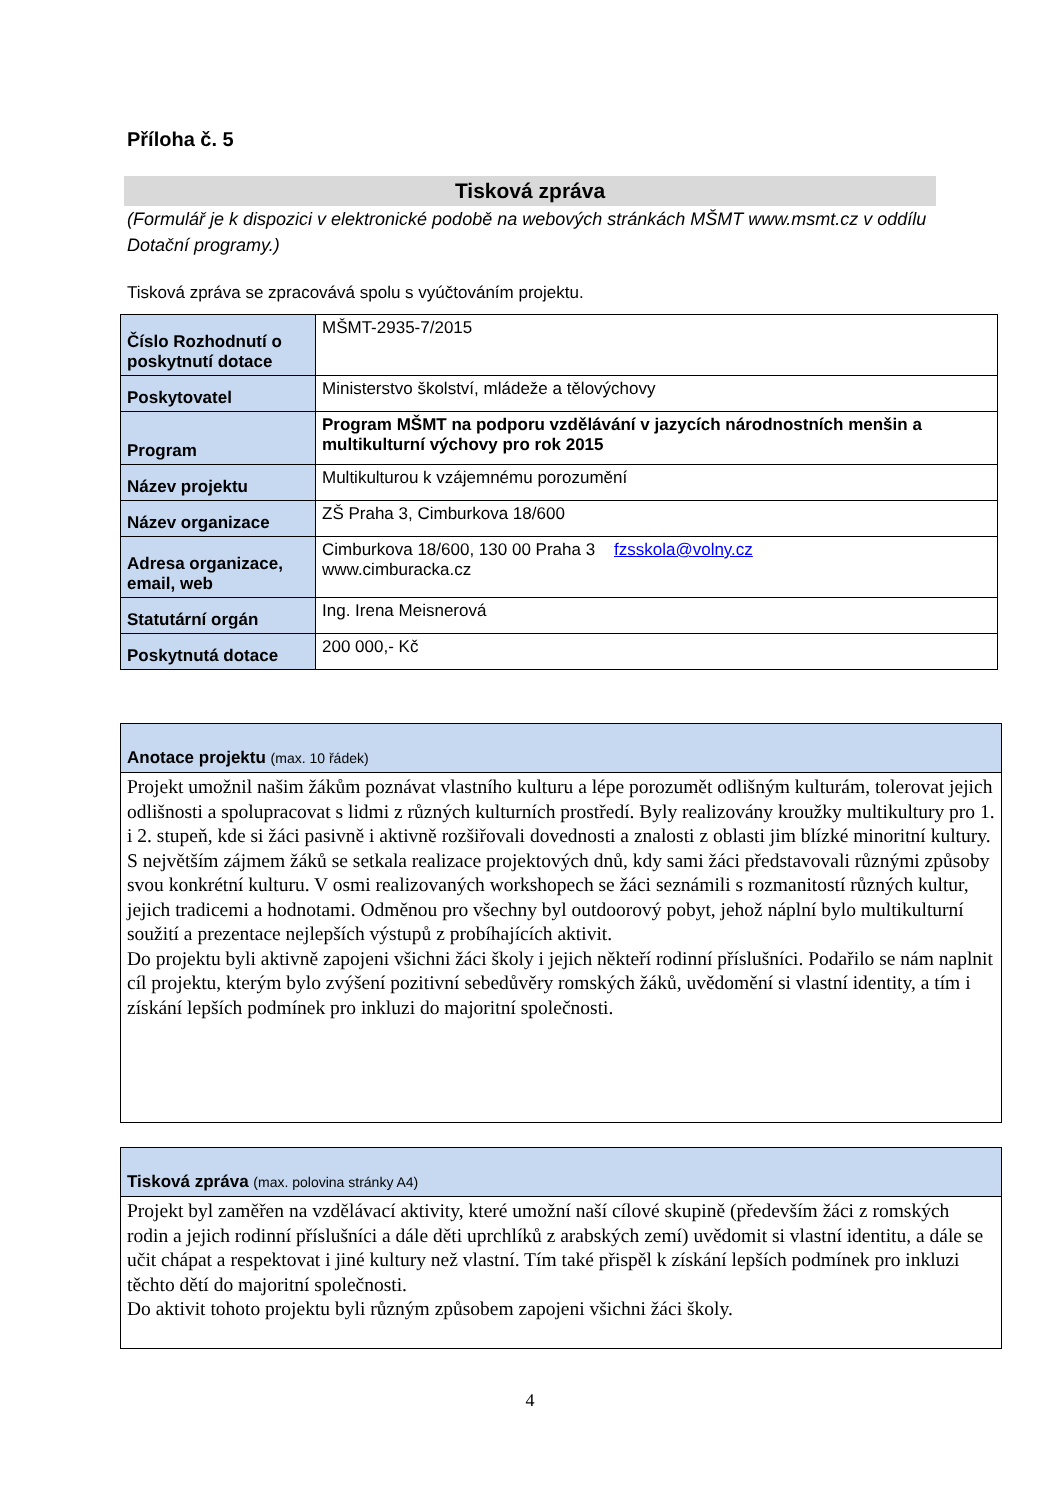Příloha č. 5
Tisková zpráva
(Formulář je k dispozici v elektronické podobě na webových stránkách MŠMT www.msmt.cz v oddílu Dotační programy.)
Tisková zpráva se zpracovává spolu s vyúčtováním projektu.
| Číslo Rozhodnutí o poskytnutí dotace | MŠMT-2935-7/2015 |
| Poskytovatel | Ministerstvo školství, mládeže a tělovýchovy |
| Program | Program MŠMT na podporu vzdělávání v jazycích národnostních menšin a multikulturní výchovy pro rok 2015 |
| Název projektu | Multikulturou k vzájemnému porozumění |
| Název organizace | ZŠ Praha 3, Cimburkova 18/600 |
| Adresa organizace, email, web | Cimburkova 18/600, 130 00 Praha 3 fzsskola@volny.cz www.cimburacka.cz |
| Statutární orgán | Ing. Irena Meisnerová |
| Poskytnutá dotace | 200 000,- Kč |
Anotace projektu (max. 10 řádek)
Projekt umožnil našim žákům poznávat vlastního kulturu a lépe porozumět odlišným kulturám, tolerovat jejich odlišnosti a spolupracovat s lidmi z různých kulturních prostředí. Byly realizovány kroužky multikultury pro 1. i 2. stupeň, kde si žáci pasivně i aktivně rozšiřovali dovednosti a znalosti z oblasti jim blízké minoritní kultury. S největším zájmem žáků se setkala realizace projektových dnů, kdy sami žáci představovali různými způsoby svou konkrétní kulturu. V osmi realizovaných workshopech se žáci seznámili s rozmanitostí různých kultur, jejich tradicemi a hodnotami. Odměnou pro všechny byl outdoorový pobyt, jehož náplní bylo multikulturní soužití a prezentace nejlepších výstupů z probíhajících aktivit.
Do projektu byli aktivně zapojeni všichni žáci školy i jejich někteří rodinní příslušníci. Podařilo se nám naplnit cíl projektu, kterým bylo zvýšení pozitivní sebedůvěry romských žáků, uvědomění si vlastní identity, a tím i získání lepších podmínek pro inkluzi do majoritní společnosti.
Tisková zpráva (max. polovina stránky A4)
Projekt byl zaměřen na vzdělávací aktivity, které umožní naší cílové skupině (především žáci z romských rodin a jejich rodinní příslušníci a dále děti uprchlíků z arabských zemí) uvědomit si vlastní identitu, a dále se učit chápat a respektovat i jiné kultury než vlastní. Tím také přispěl k získání lepších podmínek pro inkluzi těchto dětí do majoritní společnosti.
Do aktivit tohoto projektu byli různým způsobem zapojeni všichni žáci školy.
4